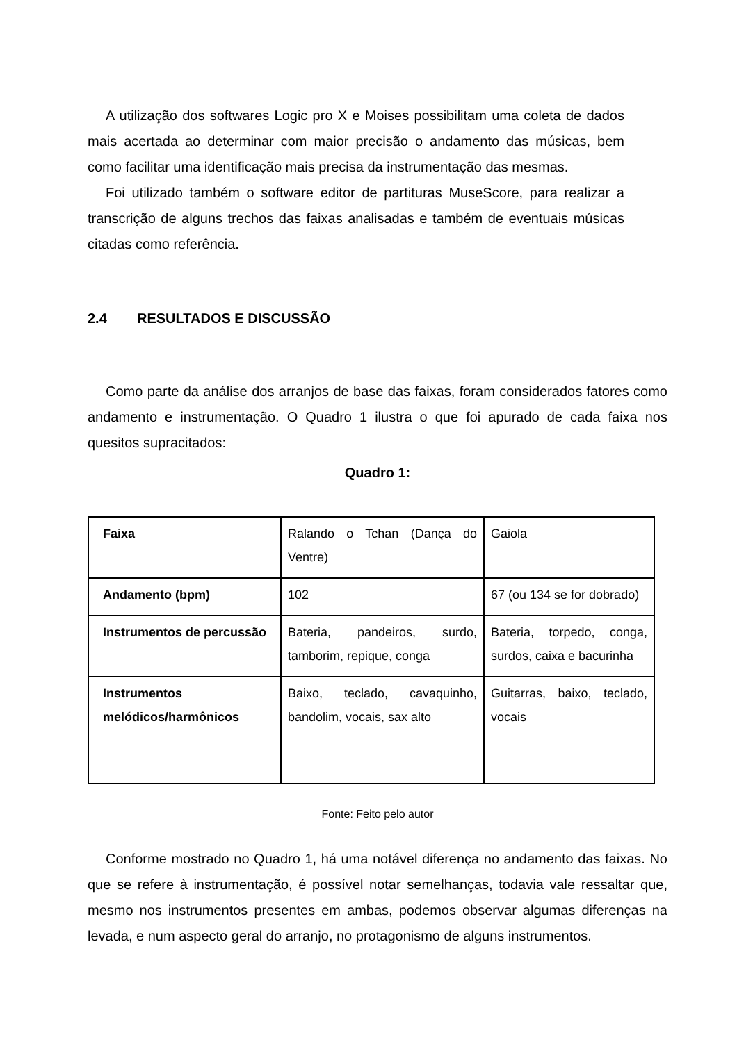A utilização dos softwares Logic pro X e Moises possibilitam uma coleta de dados mais acertada ao determinar com maior precisão o andamento das músicas, bem como facilitar uma identificação mais precisa da instrumentação das mesmas.
Foi utilizado também o software editor de partituras MuseScore, para realizar a transcrição de alguns trechos das faixas analisadas e também de eventuais músicas citadas como referência.
2.4 RESULTADOS E DISCUSSÃO
Como parte da análise dos arranjos de base das faixas, foram considerados fatores como andamento e instrumentação. O Quadro 1 ilustra o que foi apurado de cada faixa nos quesitos supracitados:
Quadro 1:
| Faixa | Ralando o Tchan (Dança do Ventre) | Gaiola |
| Andamento (bpm) | 102 | 67 (ou 134 se for dobrado) |
| Instrumentos de percussão | Bateria, pandeiros, surdo, tamborim, repique, conga | Bateria, torpedo, conga, surdos, caixa e bacurinha |
| Instrumentos melódicos/harmônicos | Baixo, teclado, cavaquinho, bandolim, vocais, sax alto | Guitarras, baixo, teclado, vocais |
Fonte: Feito pelo autor
Conforme mostrado no Quadro 1, há uma notável diferença no andamento das faixas. No que se refere à instrumentação, é possível notar semelhanças, todavia vale ressaltar que, mesmo nos instrumentos presentes em ambas, podemos observar algumas diferenças na levada, e num aspecto geral do arranjo, no protagonismo de alguns instrumentos.